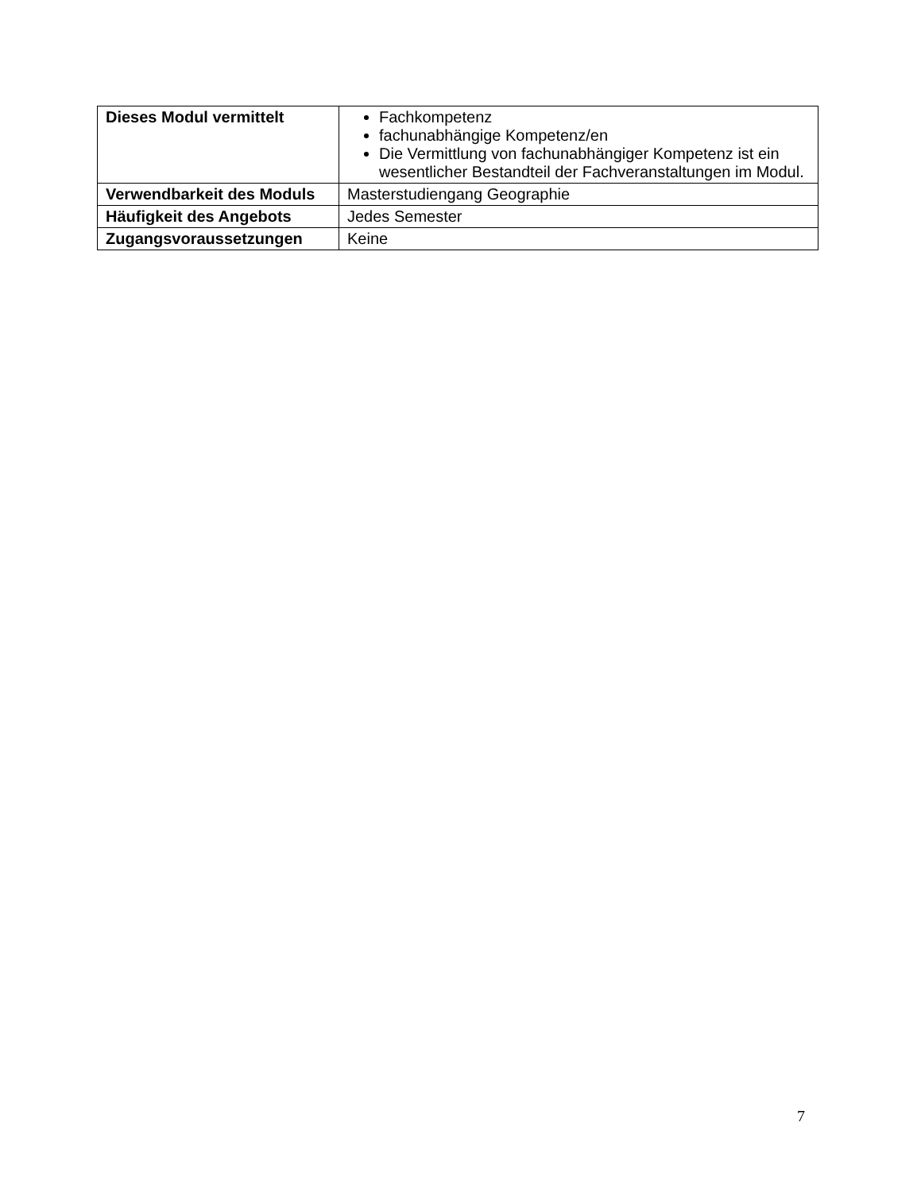| Dieses Modul vermittelt | Fachkompetenz fachunabhängige Kompetenz/en Die Vermittlung von fachunabhängiger Kompetenz ist ein wesentlicher Bestandteil der Fachveranstaltungen im Modul. |
| Verwendbarkeit des Moduls | Masterstudiengang Geographie |
| Häufigkeit des Angebots | Jedes Semester |
| Zugangsvoraussetzungen | Keine |
7